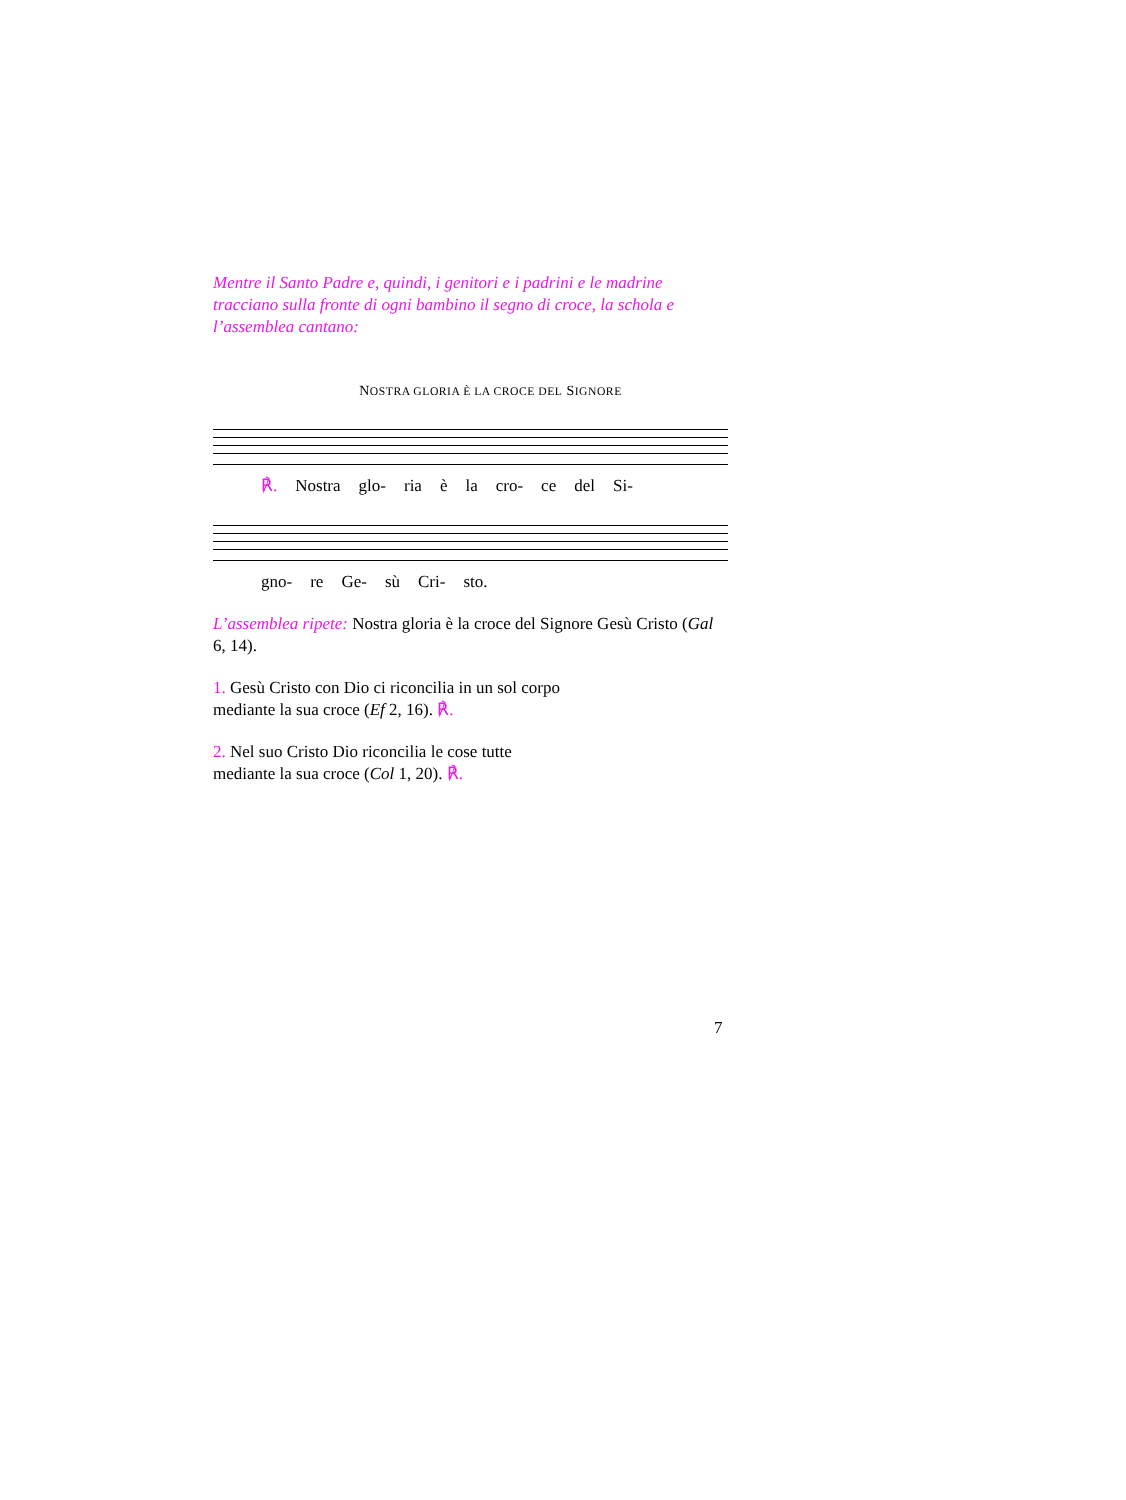Mentre il Santo Padre e, quindi, i genitori e i padrini e le madrine tracciano sulla fronte di ogni bambino il segno di croce, la schola e l’assemblea cantano:
NOSTRA GLORIA È LA CROCE DEL SIGNORE
℟. Nostra glo- ria è la cro- ce del Si-
gno- re Ge- sù Cri- sto.
L’assemblea ripete: Nostra gloria è la croce del Signore Gesù Cristo (Gal 6, 14).
1. Gesù Cristo con Dio ci riconcilia in un sol corpo
mediante la sua croce (Ef 2, 16). ℟.
2. Nel suo Cristo Dio riconcilia le cose tutte
mediante la sua croce (Col 1, 20). ℟.
7